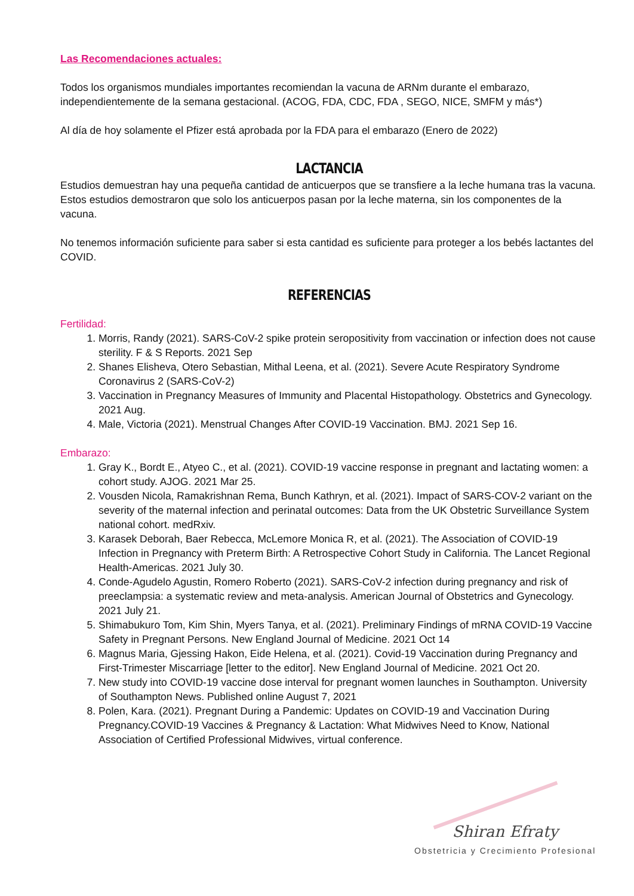Las Recomendaciones actuales:
Todos los organismos mundiales importantes recomiendan la vacuna de ARNm durante el embarazo, independientemente de la semana gestacional. (ACOG, FDA, CDC, FDA , SEGO, NICE, SMFM y más*)
Al día de hoy solamente el Pfizer está aprobada por la FDA para el embarazo (Enero de 2022)
LACTANCIA
Estudios demuestran hay una pequeña cantidad de anticuerpos que se transfiere a la leche humana tras la vacuna. Estos estudios demostraron que solo los anticuerpos pasan por la leche materna, sin los componentes de la vacuna.
No tenemos información suficiente para saber si esta cantidad es suficiente para proteger a los bebés lactantes del COVID.
REFERENCIAS
Fertilidad:
1. Morris, Randy (2021). SARS-CoV-2 spike protein seropositivity from vaccination or infection does not cause sterility. F & S Reports. 2021 Sep
2. Shanes Elisheva, Otero Sebastian, Mithal Leena, et al. (2021). Severe Acute Respiratory Syndrome Coronavirus 2 (SARS-CoV-2)
3. Vaccination in Pregnancy Measures of Immunity and Placental Histopathology. Obstetrics and Gynecology. 2021 Aug.
4. Male, Victoria (2021). Menstrual Changes After COVID-19 Vaccination. BMJ. 2021 Sep 16.
Embarazo:
1. Gray K., Bordt E., Atyeo C., et al. (2021). COVID-19 vaccine response in pregnant and lactating women: a cohort study. AJOG. 2021 Mar 25.
2. Vousden Nicola, Ramakrishnan Rema, Bunch Kathryn, et al. (2021). Impact of SARS-COV-2 variant on the severity of the maternal infection and perinatal outcomes: Data from the UK Obstetric Surveillance System national cohort. medRxiv.
3. Karasek Deborah, Baer Rebecca, McLemore Monica R, et al. (2021). The Association of COVID-19 Infection in Pregnancy with Preterm Birth: A Retrospective Cohort Study in California. The Lancet Regional Health-Americas. 2021 July 30.
4. Conde-Agudelo Agustin, Romero Roberto (2021). SARS-CoV-2 infection during pregnancy and risk of preeclampsia: a systematic review and meta-analysis. American Journal of Obstetrics and Gynecology. 2021 July 21.
5. Shimabukuro Tom, Kim Shin, Myers Tanya, et al. (2021). Preliminary Findings of mRNA COVID-19 Vaccine Safety in Pregnant Persons. New England Journal of Medicine. 2021 Oct 14
6. Magnus Maria, Gjessing Hakon, Eide Helena, et al. (2021). Covid-19 Vaccination during Pregnancy and First-Trimester Miscarriage [letter to the editor]. New England Journal of Medicine. 2021 Oct 20.
7. New study into COVID-19 vaccine dose interval for pregnant women launches in Southampton. University of Southampton News. Published online August 7, 2021
8. Polen, Kara. (2021). Pregnant During a Pandemic: Updates on COVID-19 and Vaccination During Pregnancy.COVID-19 Vaccines & Pregnancy & Lactation: What Midwives Need to Know, National Association of Certified Professional Midwives, virtual conference.
Shiran Efraty
Obstetricia y Crecimiento Profesional